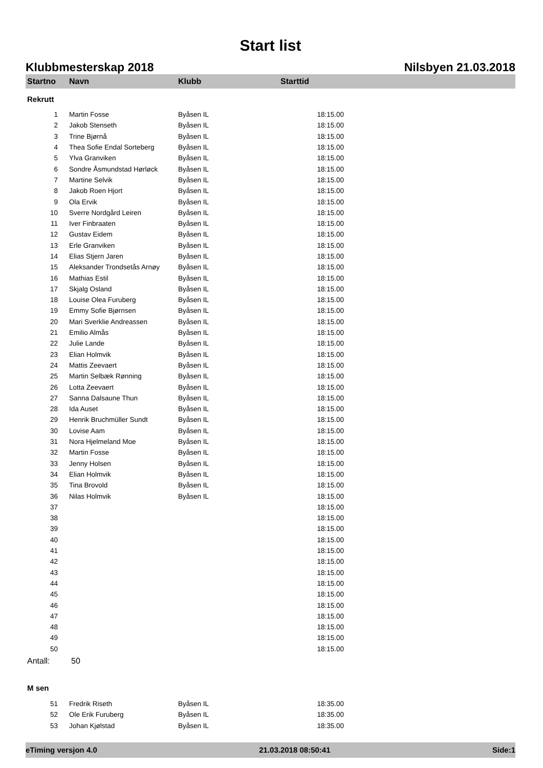Start list
Klubbmesterskap 2018 Nilsbyen 21.03.2018
| Startno | Navn | Klubb | Starttid |
| --- | --- | --- | --- |
| Rekrutt | | | |
| 1 | Martin Fosse | Byåsen IL | 18:15.00 |
| 2 | Jakob Stenseth | Byåsen IL | 18:15.00 |
| 3 | Trine Bjørnå | Byåsen IL | 18:15.00 |
| 4 | Thea Sofie Endal Sorteberg | Byåsen IL | 18:15.00 |
| 5 | Ylva Granviken | Byåsen IL | 18:15.00 |
| 6 | Sondre Åsmundstad Hørløck | Byåsen IL | 18:15.00 |
| 7 | Martine Selvik | Byåsen IL | 18:15.00 |
| 8 | Jakob Roen Hjort | Byåsen IL | 18:15.00 |
| 9 | Ola Ervik | Byåsen IL | 18:15.00 |
| 10 | Sverre Nordgård Leiren | Byåsen IL | 18:15.00 |
| 11 | Iver Finbraaten | Byåsen IL | 18:15.00 |
| 12 | Gustav Eidem | Byåsen IL | 18:15.00 |
| 13 | Erle Granviken | Byåsen IL | 18:15.00 |
| 14 | Elias Stjern Jaren | Byåsen IL | 18:15.00 |
| 15 | Aleksander Trondsetås Arnøy | Byåsen IL | 18:15.00 |
| 16 | Mathias Estil | Byåsen IL | 18:15.00 |
| 17 | Skjalg Osland | Byåsen IL | 18:15.00 |
| 18 | Louise Olea Furuberg | Byåsen IL | 18:15.00 |
| 19 | Emmy Sofie Bjørnsen | Byåsen IL | 18:15.00 |
| 20 | Mari Sverklie Andreassen | Byåsen IL | 18:15.00 |
| 21 | Emilio Almås | Byåsen IL | 18:15.00 |
| 22 | Julie Lande | Byåsen IL | 18:15.00 |
| 23 | Elian Holmvik | Byåsen IL | 18:15.00 |
| 24 | Mattis Zeevaert | Byåsen IL | 18:15.00 |
| 25 | Martin Selbæk Rønning | Byåsen IL | 18:15.00 |
| 26 | Lotta Zeevaert | Byåsen IL | 18:15.00 |
| 27 | Sanna Dalsaune Thun | Byåsen IL | 18:15.00 |
| 28 | Ida Auset | Byåsen IL | 18:15.00 |
| 29 | Henrik Bruchmüller Sundt | Byåsen IL | 18:15.00 |
| 30 | Lovise Aam | Byåsen IL | 18:15.00 |
| 31 | Nora Hjelmeland Moe | Byåsen IL | 18:15.00 |
| 32 | Martin Fosse | Byåsen IL | 18:15.00 |
| 33 | Jenny Holsen | Byåsen IL | 18:15.00 |
| 34 | Elian Holmvik | Byåsen IL | 18:15.00 |
| 35 | Tina Brovold | Byåsen IL | 18:15.00 |
| 36 | Nilas Holmvik | Byåsen IL | 18:15.00 |
| 37 | | | 18:15.00 |
| 38 | | | 18:15.00 |
| 39 | | | 18:15.00 |
| 40 | | | 18:15.00 |
| 41 | | | 18:15.00 |
| 42 | | | 18:15.00 |
| 43 | | | 18:15.00 |
| 44 | | | 18:15.00 |
| 45 | | | 18:15.00 |
| 46 | | | 18:15.00 |
| 47 | | | 18:15.00 |
| 48 | | | 18:15.00 |
| 49 | | | 18:15.00 |
| 50 | | | 18:15.00 |
| Antall: | 50 | | |
| M sen | | | |
| 51 | Fredrik Riseth | Byåsen IL | 18:35.00 |
| 52 | Ole Erik Furuberg | Byåsen IL | 18:35.00 |
| 53 | Johan Kjølstad | Byåsen IL | 18:35.00 |
eTiming versjon 4.0 21.03.2018 08:50:41 Side:1